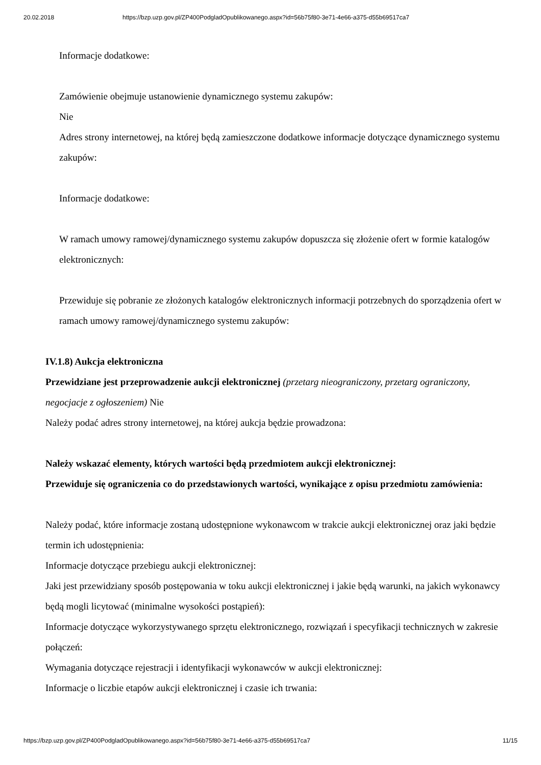20.02.2018 https://bzp.uzp.gov.pl/ZP400PodgladOpublikowanego.aspx?id=56b75f80-3e71-4e66-a375-d55b69517ca7
Informacje dodatkowe:
Zamówienie obejmuje ustanowienie dynamicznego systemu zakupów:
Nie
Adres strony internetowej, na której będą zamieszczone dodatkowe informacje dotyczące dynamicznego systemu zakupów:
Informacje dodatkowe:
W ramach umowy ramowej/dynamicznego systemu zakupów dopuszcza się złożenie ofert w formie katalogów elektronicznych:
Przewiduje się pobranie ze złożonych katalogów elektronicznych informacji potrzebnych do sporządzenia ofert w ramach umowy ramowej/dynamicznego systemu zakupów:
IV.1.8) Aukcja elektroniczna
Przewidziane jest przeprowadzenie aukcji elektronicznej (przetarg nieograniczony, przetarg ograniczony, negocjacje z ogłoszeniem) Nie
Należy podać adres strony internetowej, na której aukcja będzie prowadzona:
Należy wskazać elementy, których wartości będą przedmiotem aukcji elektronicznej:
Przewiduje się ograniczenia co do przedstawionych wartości, wynikające z opisu przedmiotu zamówienia:
Należy podać, które informacje zostaną udostępnione wykonawcom w trakcie aukcji elektronicznej oraz jaki będzie termin ich udostępnienia:
Informacje dotyczące przebiegu aukcji elektronicznej:
Jaki jest przewidziany sposób postępowania w toku aukcji elektronicznej i jakie będą warunki, na jakich wykonawcy będą mogli licytować (minimalne wysokości postąpień):
Informacje dotyczące wykorzystywanego sprzętu elektronicznego, rozwiązań i specyfikacji technicznych w zakresie połączeń:
Wymagania dotyczące rejestracji i identyfikacji wykonawców w aukcji elektronicznej:
Informacje o liczbie etapów aukcji elektronicznej i czasie ich trwania:
https://bzp.uzp.gov.pl/ZP400PodgladOpublikowanego.aspx?id=56b75f80-3e71-4e66-a375-d55b69517ca7 11/15